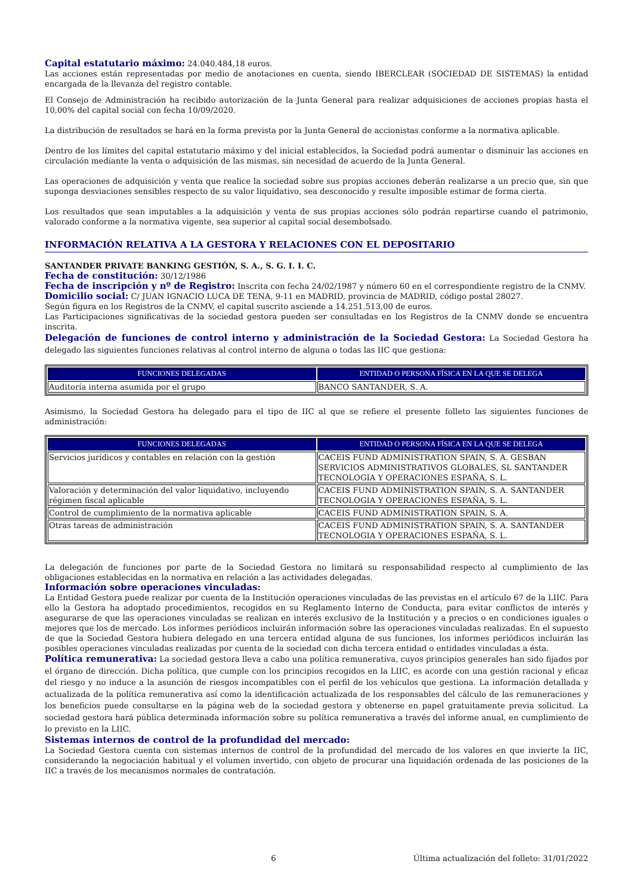Capital estatutario máximo: 24.040.484,18 euros.
Las acciones están representadas por medio de anotaciones en cuenta, siendo IBERCLEAR (SOCIEDAD DE SISTEMAS) la entidad encargada de la llevanza del registro contable.
El Consejo de Administración ha recibido autorización de la Junta General para realizar adquisiciones de acciones propias hasta el 10,00% del capital social con fecha 10/09/2020.
La distribución de resultados se hará en la forma prevista por la Junta General de accionistas conforme a la normativa aplicable.
Dentro de los límites del capital estatutario máximo y del inicial establecidos, la Sociedad podrá aumentar o disminuir las acciones en circulación mediante la venta o adquisición de las mismas, sin necesidad de acuerdo de la Junta General.
Las operaciones de adquisición y venta que realice la sociedad sobre sus propias acciones deberán realizarse a un precio que, sin que suponga desviaciones sensibles respecto de su valor liquidativo, sea desconocido y resulte imposible estimar de forma cierta.
Los resultados que sean imputables a la adquisición y venta de sus propias acciones sólo podrán repartirse cuando el patrimonio, valorado conforme a la normativa vigente, sea superior al capital social desembolsado.
INFORMACIÓN RELATIVA A LA GESTORA Y RELACIONES CON EL DEPOSITARIO
SANTANDER PRIVATE BANKING GESTIÓN, S. A., S. G. I. I. C.
Fecha de constitución: 30/12/1986
Fecha de inscripción y nº de Registro: Inscrita con fecha 24/02/1987 y número 60 en el correspondiente registro de la CNMV.
Domicilio social: C/ JUAN IGNACIO LUCA DE TENA, 9-11 en MADRID, provincia de MADRID, código postal 28027.
Según figura en los Registros de la CNMV, el capital suscrito asciende a 14.251.513,00 de euros.
Las Participaciones significativas de la sociedad gestora pueden ser consultadas en los Registros de la CNMV donde se encuentra inscrita.
Delegación de funciones de control interno y administración de la Sociedad Gestora: La Sociedad Gestora ha delegado las siguientes funciones relativas al control interno de alguna o todas las IIC que gestiona:
| FUNCIONES DELEGADAS | ENTIDAD O PERSONA FÍSICA EN LA QUE SE DELEGA |
| --- | --- |
| Auditoría interna asumida por el grupo | BANCO SANTANDER, S. A. |
Asimismo, la Sociedad Gestora ha delegado para el tipo de IIC al que se refiere el presente folleto las siguientes funciones de administración:
| FUNCIONES DELEGADAS | ENTIDAD O PERSONA FÍSICA EN LA QUE SE DELEGA |
| --- | --- |
| Servicios jurídicos y contables en relación con la gestión | CACEIS FUND ADMINISTRATION SPAIN, S. A. GESBAN SERVICIOS ADMINISTRATIVOS GLOBALES, SL SANTANDER TECNOLOGIA Y OPERACIONES ESPAÑA, S. L. |
| Valoración y determinación del valor liquidativo, incluyendo régimen fiscal aplicable | CACEIS FUND ADMINISTRATION SPAIN, S. A. SANTANDER TECNOLOGIA Y OPERACIONES ESPAÑA, S. L. |
| Control de cumplimiento de la normativa aplicable | CACEIS FUND ADMINISTRATION SPAIN, S. A. |
| Otras tareas de administración | CACEIS FUND ADMINISTRATION SPAIN, S. A. SANTANDER TECNOLOGIA Y OPERACIONES ESPAÑA, S. L. |
La delegación de funciones por parte de la Sociedad Gestora no limitará su responsabilidad respecto al cumplimiento de las obligaciones establecidas en la normativa en relación a las actividades delegadas.
Información sobre operaciones vinculadas:
La Entidad Gestora puede realizar por cuenta de la Institución operaciones vinculadas de las previstas en el artículo 67 de la LIIC. Para ello la Gestora ha adoptado procedimientos, recogidos en su Reglamento Interno de Conducta, para evitar conflictos de interés y asegurarse de que las operaciones vinculadas se realizan en interés exclusivo de la Institución y a precios o en condiciones iguales o mejores que los de mercado. Los informes periódicos incluirán información sobre las operaciones vinculadas realizadas. En el supuesto de que la Sociedad Gestora hubiera delegado en una tercera entidad alguna de sus funciones, los informes periódicos incluirán las posibles operaciones vinculadas realizadas por cuenta de la sociedad con dicha tercera entidad o entidades vinculadas a ésta.
Política remunerativa: La sociedad gestora lleva a cabo una política remunerativa, cuyos principios generales han sido fijados por el órgano de dirección. Dicha política, que cumple con los principios recogidos en la LIIC, es acorde con una gestión racional y eficaz del riesgo y no induce a la asunción de riesgos incompatibles con el perfil de los vehículos que gestiona. La información detallada y actualizada de la política remunerativa así como la identificación actualizada de los responsables del cálculo de las remuneraciones y los beneficios puede consultarse en la página web de la sociedad gestora y obtenerse en papel gratuitamente previa solicitud. La sociedad gestora hará pública determinada información sobre su política remunerativa a través del informe anual, en cumplimiento de lo previsto en la LIIC.
Sistemas internos de control de la profundidad del mercado:
La Sociedad Gestora cuenta con sistemas internos de control de la profundidad del mercado de los valores en que invierte la IIC, considerando la negociación habitual y el volumen invertido, con objeto de procurar una liquidación ordenada de las posiciones de la IIC a través de los mecanismos normales de contratación.
6 Última actualización del folleto: 31/01/2022